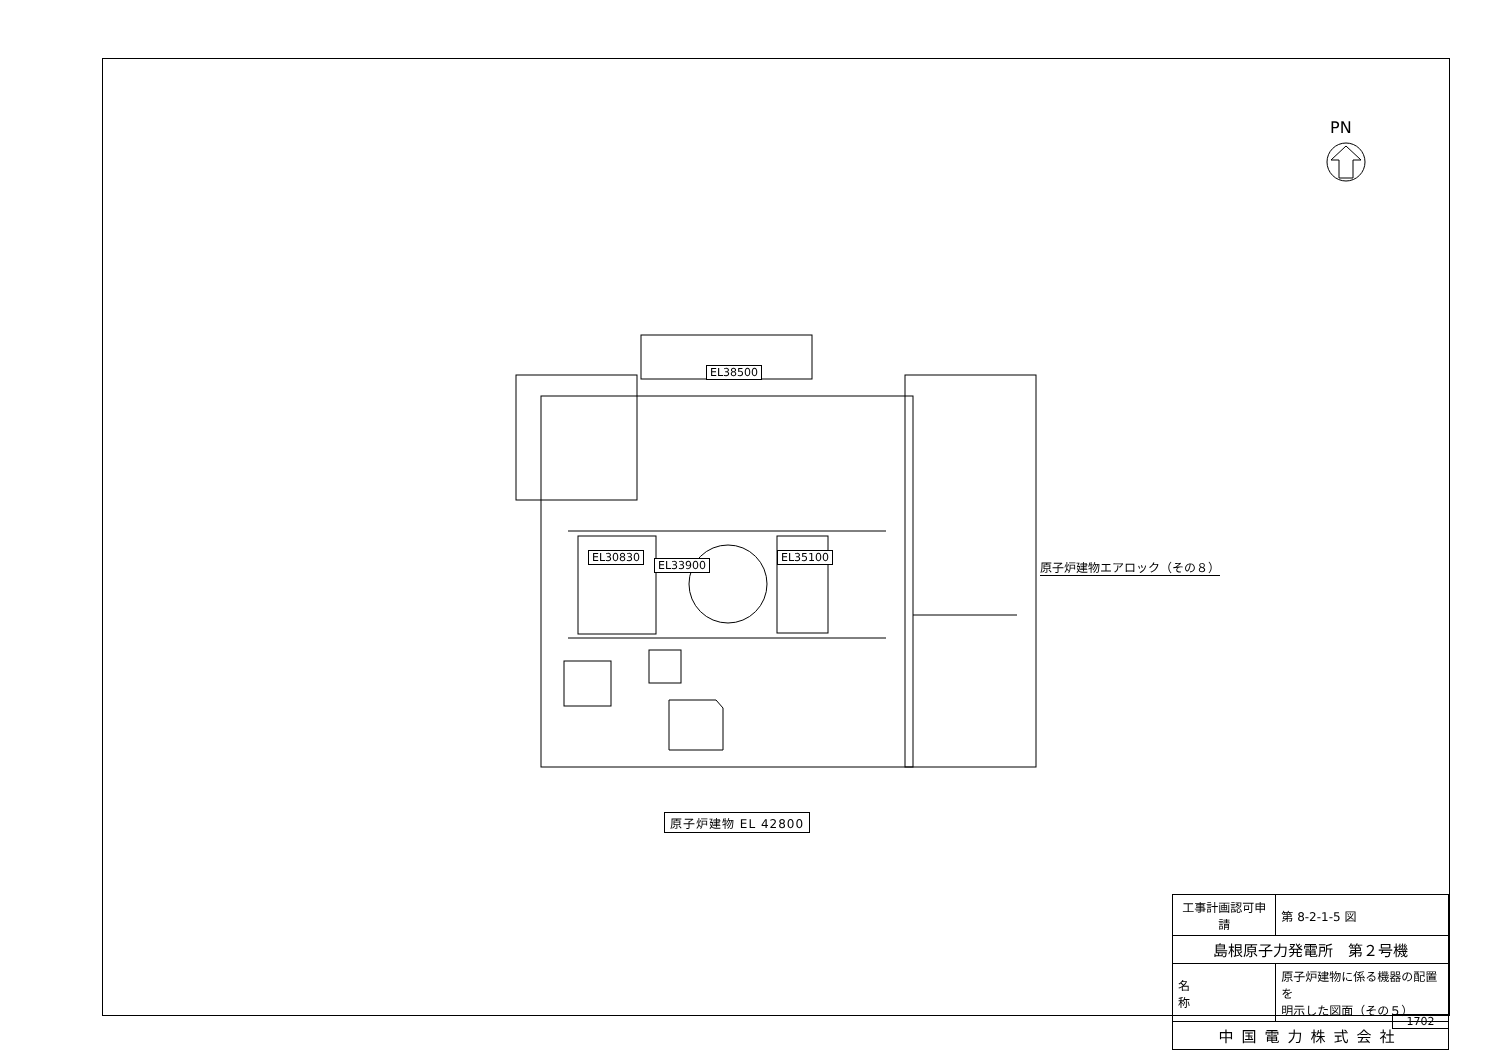PN
EL38500
EL30830
EL33900
EL35100
原子炉建物エアロック（その８）
原子炉建物 EL 42800
| 工事計画認可申請 | | 第 8-2-1-5 図 |
| 島根原子力発電所 第２号機 | | |
| 名 称 | 原子炉建物に係る機器の配置を 明示した図面（その５） | |
| 中国電力株式会社 | | |
1702